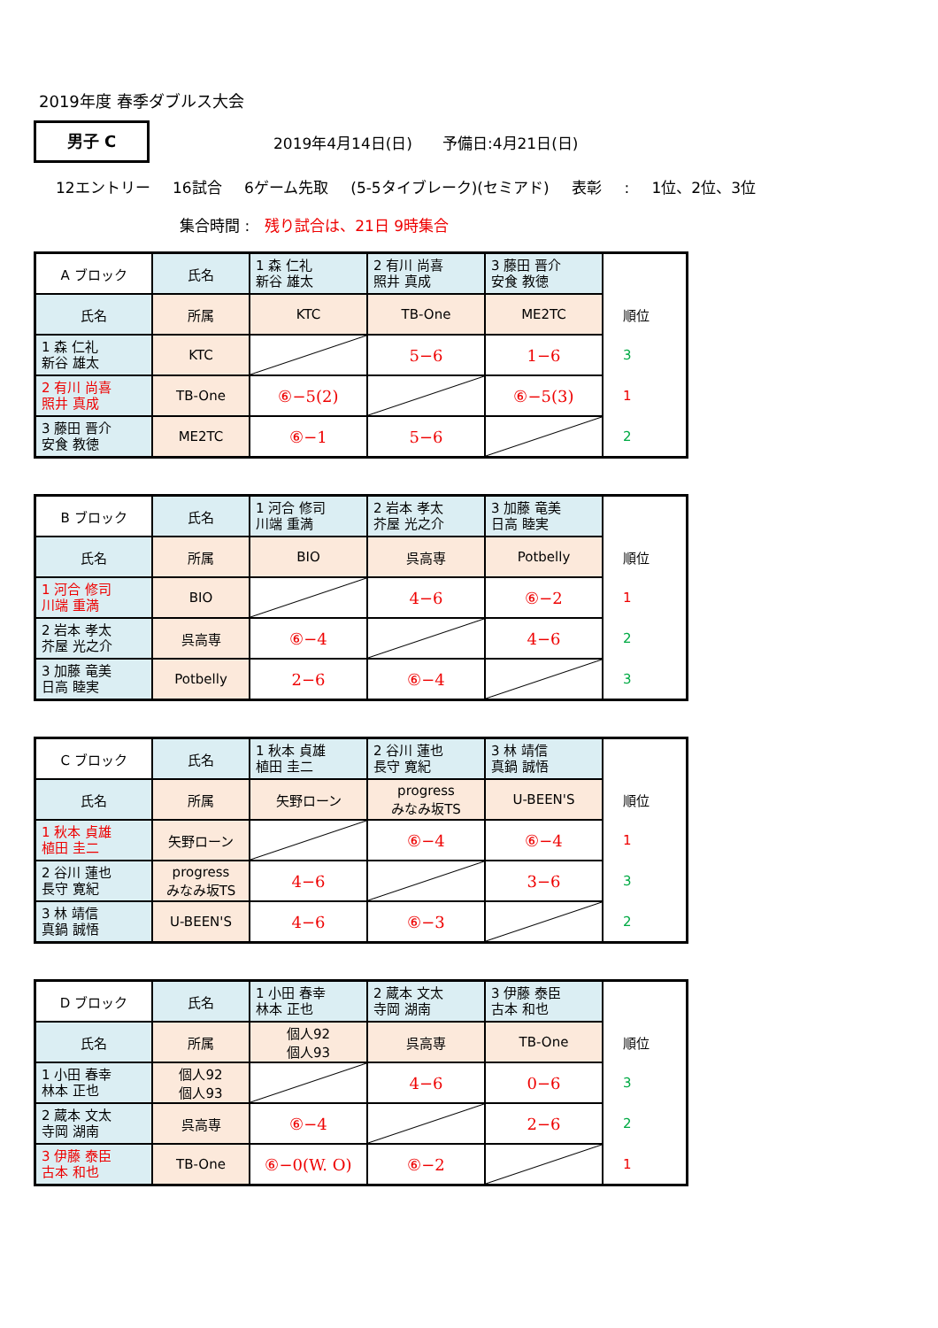2019年度 春季ダブルス大会
男子 C
2019年4月14日(日)　　予備日:4月21日(日)
12エントリー 16試合 6ゲーム先取 (5-5タイブレーク)(セミアド) 表彰 : 1位、2位、3位
集合時間 :　残り試合は、21日 9時集合
| A ブロック | 氏名 | 1 森 仁礼 新谷 雄太 | 2 有川 尚喜 照井 真成 | 3 藤田 晋介 安食 教徳 | |
| 氏名 | 所属 | KTC | TB-One | ME2TC | 順位 |
| 1 森 仁礼 新谷 雄太 | KTC | | 5−6 | 1−6 | 3 |
| 2 有川 尚喜 照井 真成 | TB-One | ⑥−5(2) | | ⑥−5(3) | 1 |
| 3 藤田 晋介 安食 教徳 | ME2TC | ⑥−1 | 5−6 | | 2 |
| B ブロック | 氏名 | 1 河合 修司 川端 重満 | 2 岩本 孝太 芥屋 光之介 | 3 加藤 竜美 日高 睦実 | |
| 氏名 | 所属 | BIO | 呉高専 | Potbelly | 順位 |
| 1 河合 修司 川端 重満 | BIO | | 4−6 | ⑥−2 | 1 |
| 2 岩本 孝太 芥屋 光之介 | 呉高専 | ⑥−4 | | 4−6 | 2 |
| 3 加藤 竜美 日高 睦実 | Potbelly | 2−6 | ⑥−4 | | 3 |
| C ブロック | 氏名 | 1 秋本 貞雄 植田 圭二 | 2 谷川 蓮也 長守 寛紀 | 3 林 靖信 真鍋 誠悟 | |
| 氏名 | 所属 | 矢野ローン | progress みなみ坂TS | U-BEEN'S | 順位 |
| 1 秋本 貞雄 植田 圭二 | 矢野ローン | | ⑥−4 | ⑥−4 | 1 |
| 2 谷川 蓮也 長守 寛紀 | progress みなみ坂TS | 4−6 | | 3−6 | 3 |
| 3 林 靖信 真鍋 誠悟 | U-BEEN'S | 4−6 | ⑥−3 | | 2 |
| D ブロック | 氏名 | 1 小田 春幸 林本 正也 | 2 蔵本 文太 寺岡 湖南 | 3 伊藤 泰臣 古本 和也 | |
| 氏名 | 所属 | 個人92 個人93 | 呉高専 | TB-One | 順位 |
| 1 小田 春幸 林本 正也 | 個人92 個人93 | | 4−6 | 0−6 | 3 |
| 2 蔵本 文太 寺岡 湖南 | 呉高専 | ⑥−4 | | 2−6 | 2 |
| 3 伊藤 泰臣 古本 和也 | TB-One | ⑥−0(W. O) | ⑥−2 | | 1 |